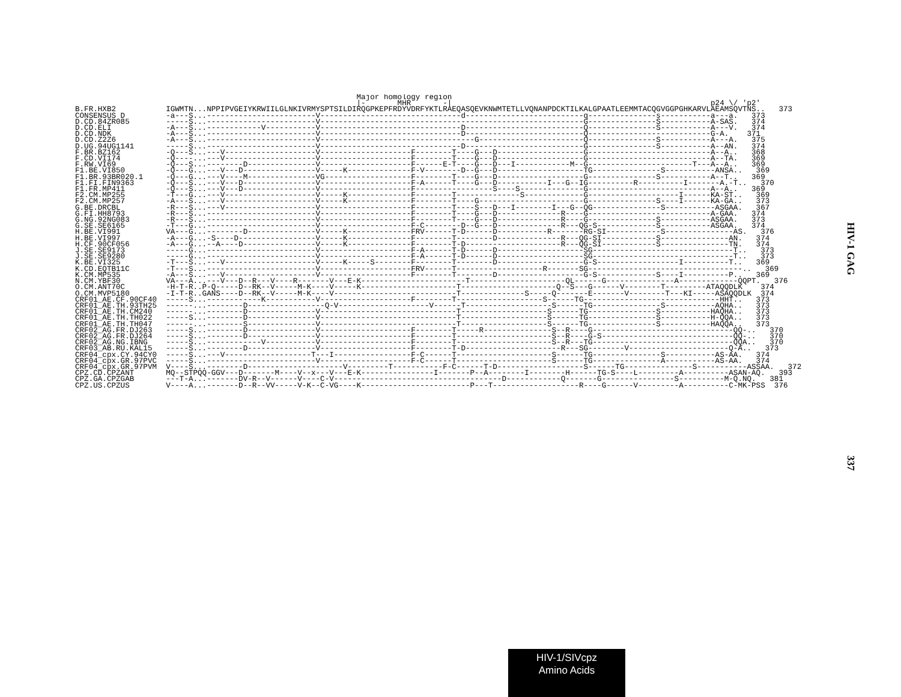Major homology region
                                                              |-       MHR       -|                                                         p24 \/ 'p2'
B.FR.HXB2           IGWMTN...NPPIPVGEIYKRWIILGLNKIVRMYSPTSILDIRQGPKEPFRDYVDRFYKTLRAEQASQEVKNWMTETLLVQNANPDCKTILKALGPAATLEEMMTACQGVGGPGHKARVLAEAMSQVTNS..   373
CONSENSUS D         -a---S...------------------------V-------------------------------d--------------------------q---------------s-----------a---a.   373
D.CD.84ZR085        -----S...------------------------V----------------------------------------------------------G---------------S-----------A-SAS.   374
D.CD.ELI            -A---S...------------V-----------V-------------------------------D--------------------------Q---------------S-----------A---V.   374
D.CD.NDK            -A---S...------------------------V-------------------------------D--------------------------Q---------------------------G-A.    371
D.CD.Z2Z6           -A---S...------------------------V----------------------------------G-----------------------Q---------------S-----------A---A.   375
D.UG.94UG1141       -----S...------------------------V-------------------------------D--------------------------G---------------S-----------A--AN.   374
F.BR.BZ162          -Q---S...---V--------------------V--------------------F--------T----G---D-------------------G---------------------------A--A..   368
F.CD.VI174          -Q----...---V--------------------V--------------------F--------T----G---D-------------------G---------------------------A--TA.   369
F.RW.VI69           -Q---S...--------D---------------V--------------------F------E-T----G---D---I------------M--G-----------------------T---A--A..   369
F1.BE.VI850         -Q---G...---V---D----------------V-----K--------------F-V--------D--G---D-------------------TG---------------S-----------ANSA..   369
F1.BR.93BR020.1     -Q---G...---V----M---------------VG-------------------F--------T----G---D-------------------G---------------S-----------A--T..   369
F1.FI.FIN9363       -Q---S...---V---D----------------V--------------------F-A------T----G---D-----------I---G--IG----------R----------I-------A.-T..   370
F1.FR.MP411         -Q---S...---V---D----------------V--------------------F-----------------S----S--------------G---------------------------A--A..   369
F2.CM.MP255         -T---G...---V--------------------V-----K--------------F--------T--------------S-------------G--------------------I------KA-ST..   369
F2.CM.MP257         -A---S...---V--------------------V-----K--------------F--------T----G-----------------------G---------------S----I------KA-GA..   373
G.BE.DRCBL          -R---S...---V--------------------V--------------------F--------T----S---D---I--------I---G--QG---------------S-----------ASGAA.   367
G.FI.HH8793         -R---S...------------------------V--------------------F--------T----G---D--------------R----G---------------------------A-GAA.   374
G.NG.92NG083        -R---S...------------------------V--------------------F--------T----G---D--------------R----G---------------S-----------ASGAA.   373
G.SE.SE6165         -T---G...------------------------V--------------------F-C--------D--G---D--------------R---QG-S-------------S-----------ASGAA.   374
H.BE.VI991          VA---G...--------D---------------V-----K--------------FRV------T-D------D-----------R-------RG-SI------------S---------------AS.   376
H.BE.VI997          -A---G...-S----D-----------------V-----K--------------F--------T--------D--------------R---QG-SI------------S---------------AN.   374
H.CF.90CF056        -A---G...--A----D----------------V-----K--------------F--------T-D---------------------R---QG-SI------------S---------------TN.   374
J.SE.SE9173         -----G...------------------------V--------------------F-A------T-D------D-------------------SG-------------------------------T..   373
J.SE.SE9280         -----G...------------------------V--------------------F-A------T-D------D-------------------SG-------------------------------T..   373
K.BE.VI325          -T---S...---V--------------------V-----K-----S--------F--------T--------D-------------------G-S------------------I----------T..   369
K.CD.EQTB11C        -T---S...------------------------V--------------------FRV------T-------------------R-------SG----------------------------------..   369
K.CM.MP535          -A---S...---V--------------------V--------------------F--------T--------D-------------------G-S-------------S----I----------P..   369
N.CM.YBF30          VA---A...---V---D--R---V----R-------V---E-K-----------------------T---------------------QL------G---------------A-------------QQPT.   376
O.CM.ANT70C         -H-T-R..P-Q-----D--RK--V-----M-K----V-----K---------------------T---------------------Q--S---G------V--------T---------ATAQQDLK    374
O.CM.MVP5180        -I-T-R..GANS----D--RK--V-----M-K----V---------------------------T--------------S-----Q-------E-------V--------T---KI-----ASAQQDLK  374
CRF01_AE.CF.90CF40  -----S...------------K-----------V--------------------F--------T-------------------S------TG------------------------------HHT..   373
CRF01_AE.TH.93TH25  ------...--------D-----------------Q-V--------------------V------T-------------------S------TG---------------S-----------AQHA..   373
CRF01_AE.TH.CM240   ------...--------D---------------V------------------------------T-------------------S------TG---------------S-----------HAQHA..   373
CRF01_AE.TH.TH022   -----S...--------D---------------V------------------------------T-------------------S------TG---------------S-----------H-QQA..   373
CRF01_AE.TH.TH047   ------...--------S---------------V------------------------------T-------------------S------TG---------------S-----------HAQQA..   373
CRF02_AG.FR.DJ263   -----S...--------D---------------V--------------------F--------T-----R---------------S--R----G-------------------------------QQ-..   370
CRF02_AG.FR.DJ264   -----S...--------D---------------V--------------------F--------T---------------------S--R----G-S-----------------------------QQ-..   370
CRF02_AG.NG.IBNG    -----S...------------V-----------V--------------------F--------T---------------------S--R---TG-------------------------------QQA..   370
CRF03_AB.RU.KAL15   -----S...--------D---------------V--------------------F--------T-D---------------------R---SG--------V----------------------Q-A..   373
CRF04_cpx.CY.94CY0  -----S...---V-------------------T---I-----------------F-C------T---------------------S------TG---------------S-----------AS-AA.   374
CRF04_cpx.GR.97PVC  -----S...------------------------V--------------------F-C------T---------------------S------TG---------------A-----------AS-AA.   374
CRF04_cpx.GR.97PVM  V----S...--------D---------------------V---------T-----------F-C------T-D-------------------S------TG---------------S-----------ASSAA.   372
CPZ.CD.CPZANT       MQ--STPQQ-GGV---D-------M----V--x---V---E-K----------------I-------P--A--------I--------H------TG-S----L---------A----------ASAN-AQ.   393
CPZ.GA.CPZGAB       ---T-A...-------DV-R--V------V----C-V-------------------------------------D------------Q-------G----------------S----------M-Q.NQ.   381
CPZ.US.CPZUS        V----A...-------D--R--VV-----V-K--C-VG----K------------------------P---T-------------------R----G------V---------A----------C-MK-PSS  376
HIV-1 GAG
337
HIV-1/SIVcpz
Amino Acids